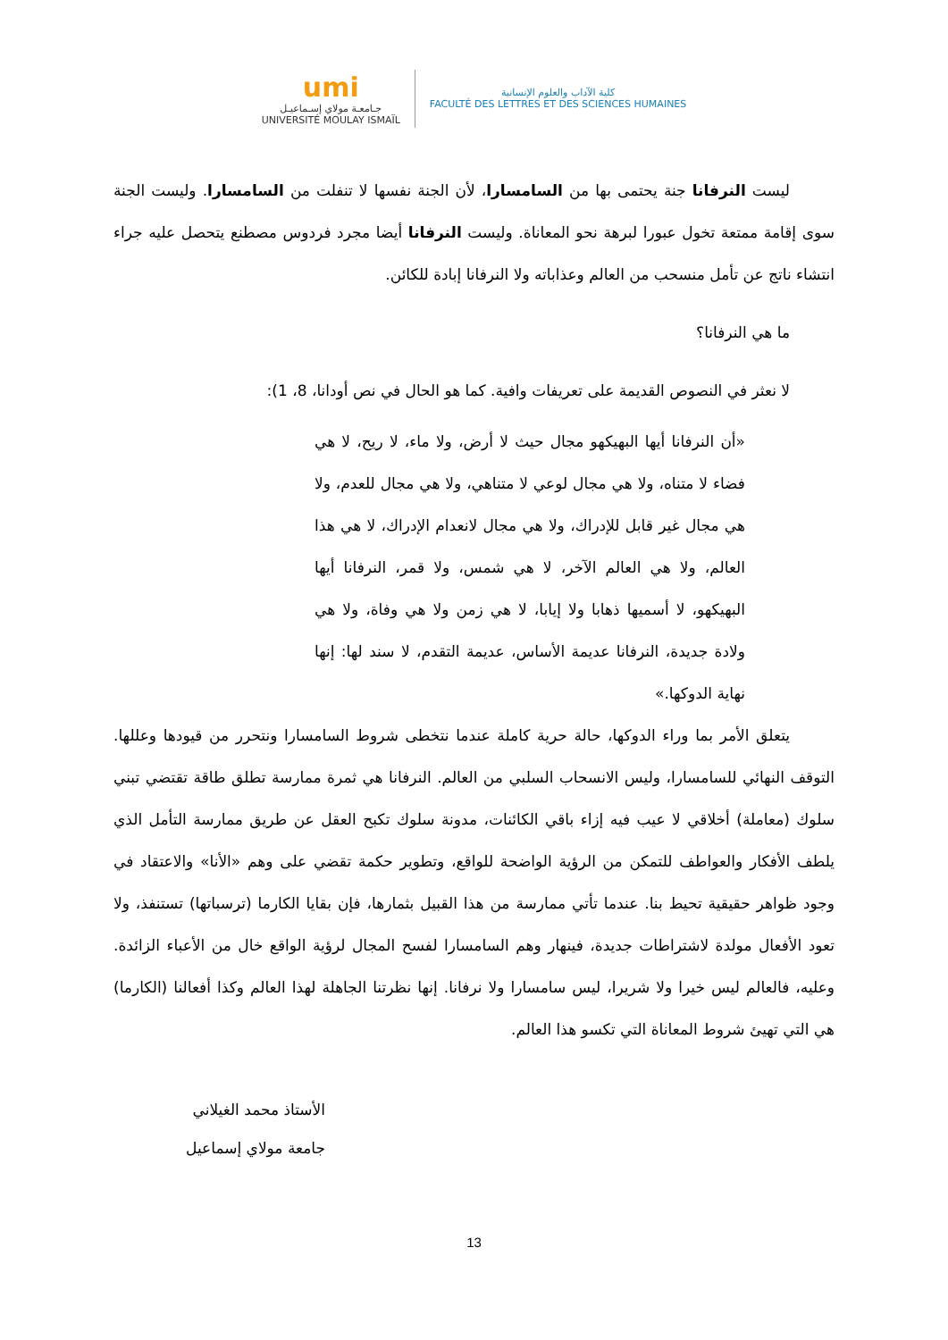umi
جـامعـة مولاي إسـماعيـل
UNIVERSITÉ MOULAY ISMAÏL
كلية الآداب والعلوم الإنسانية
FACULTÉ DES LETTRES ET DES SCIENCES HUMAINES
ليست النرفانا جنة يحتمى بها من السامسارا، لأن الجنة نفسها لا تنفلت من السامسارا. وليست الجنة سوى إقامة ممتعة تخول عبورا لبرهة نحو المعاناة. وليست النرفانا أيضا مجرد فردوس مصطنع يتحصل عليه جراء انتشاء ناتج عن تأمل منسحب من العالم وعذاباته ولا النرفانا إبادة للكائن.
ما هي النرفانا؟
لا نعثر في النصوص القديمة على تعريفات وافية. كما هو الحال في نص أودانا، 8، 1):
«أن النرفانا أيها البهيكهو مجال حيث لا أرض، ولا ماء، لا ريح، لا هي فضاء لا متناه، ولا هي مجال لوعي لا متناهي، ولا هي مجال للعدم، ولا هي مجال غير قابل للإدراك، ولا هي مجال لانعدام الإدراك، لا هي هذا العالم، ولا هي العالم الآخر، لا هي شمس، ولا قمر، النرفانا أيها البهيكهو، لا أسميها ذهابا ولا إيابا، لا هي زمن ولا هي وفاة، ولا هي ولادة جديدة، النرفانا عديمة الأساس، عديمة التقدم، لا سند لها: إنها نهاية الدوكها.»
يتعلق الأمر بما وراء الدوكها، حالة حرية كاملة عندما نتخطى شروط السامسارا ونتحرر من قيودها وعللها. التوقف النهائي للسامسارا، وليس الانسحاب السلبي من العالم. النرفانا هي ثمرة ممارسة تطلق طاقة تقتضي تبني سلوك (معاملة) أخلاقي لا عيب فيه إزاء باقي الكائنات، مدونة سلوك تكبح العقل عن طريق ممارسة التأمل الذي يلطف الأفكار والعواطف للتمكن من الرؤية الواضحة للواقع، وتطوير حكمة تقضي على وهم «الأنا» والاعتقاد في وجود ظواهر حقيقية تحيط بنا. عندما تأتي ممارسة من هذا القبيل بثمارها، فإن بقايا الكارما (ترسباتها) تستنفذ، ولا تعود الأفعال مولدة لاشتراطات جديدة، فينهار وهم السامسارا لفسح المجال لرؤية الواقع خال من الأعباء الزائدة. وعليه، فالعالم ليس خيرا ولا شريرا، ليس سامسارا ولا نرفانا. إنها نظرتنا الجاهلة لهذا العالم وكذا أفعالنا (الكارما) هي التي تهيئ شروط المعاناة التي تكسو هذا العالم.
الأستاذ محمد الغيلاني
جامعة مولاي إسماعيل
13